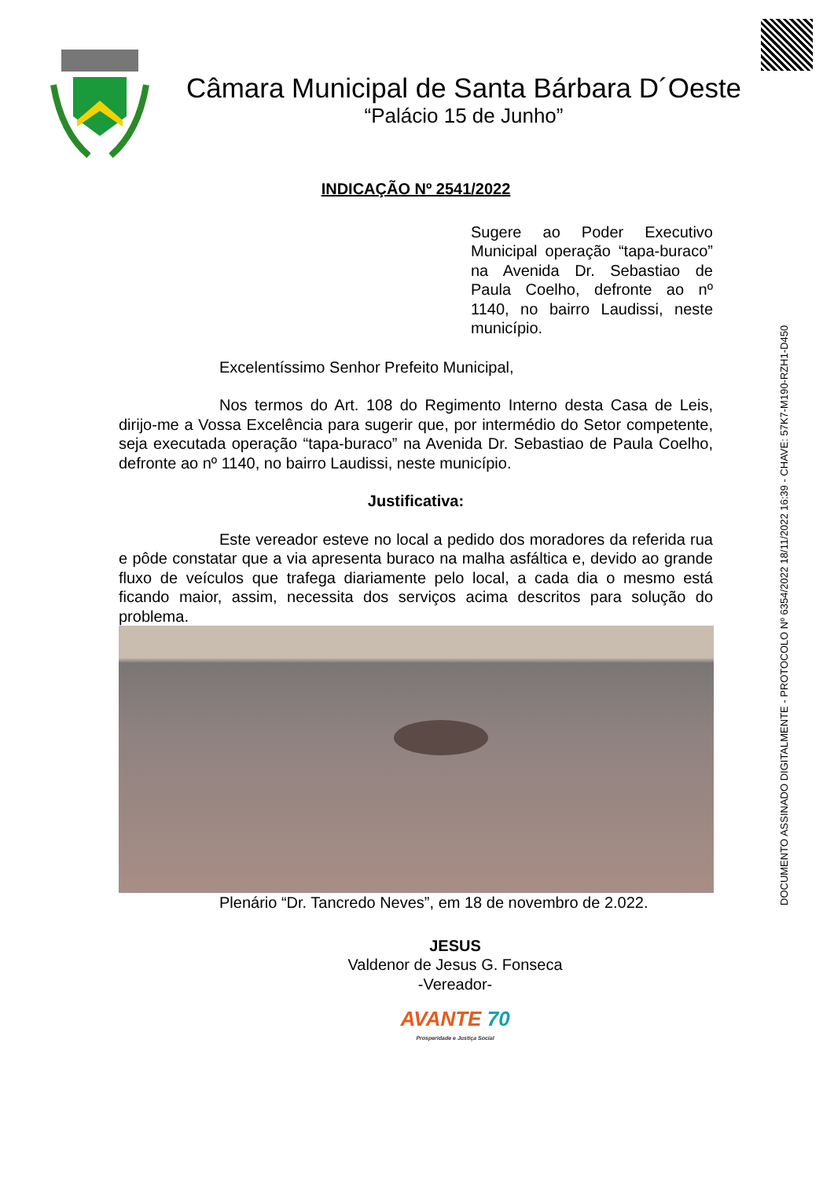Câmara Municipal de Santa Bárbara D´Oeste
“Palácio 15 de Junho”
DOCUMENTO ASSINADO DIGITALMENTE - PROTOCOLO Nº 6354/2022 18/11/2022 16:39 - CHAVE: 57K7-M190-RZH1-D450
INDICAÇÃO Nº 2541/2022
Sugere ao Poder Executivo Municipal operação “tapa-buraco” na Avenida Dr. Sebastiao de Paula Coelho, defronte ao nº 1140, no bairro Laudissi, neste município.
Excelentíssimo Senhor Prefeito Municipal,
Nos termos do Art. 108 do Regimento Interno desta Casa de Leis, dirijo-me a Vossa Excelência para sugerir que, por intermédio do Setor competente, seja executada operação “tapa-buraco” na Avenida Dr. Sebastiao de Paula Coelho, defronte ao nº 1140, no bairro Laudissi, neste município.
Justificativa:
Este vereador esteve no local a pedido dos moradores da referida rua e pôde constatar que a via apresenta buraco na malha asfáltica e, devido ao grande fluxo de veículos que trafega diariamente pelo local, a cada dia o mesmo está ficando maior, assim, necessita dos serviços acima descritos para solução do problema.
Plenário “Dr. Tancredo Neves”, em 18 de novembro de 2.022.
JESUS
Valdenor de Jesus G. Fonseca
-Vereador-
AVANTE 70
Prosperidade e Justiça Social